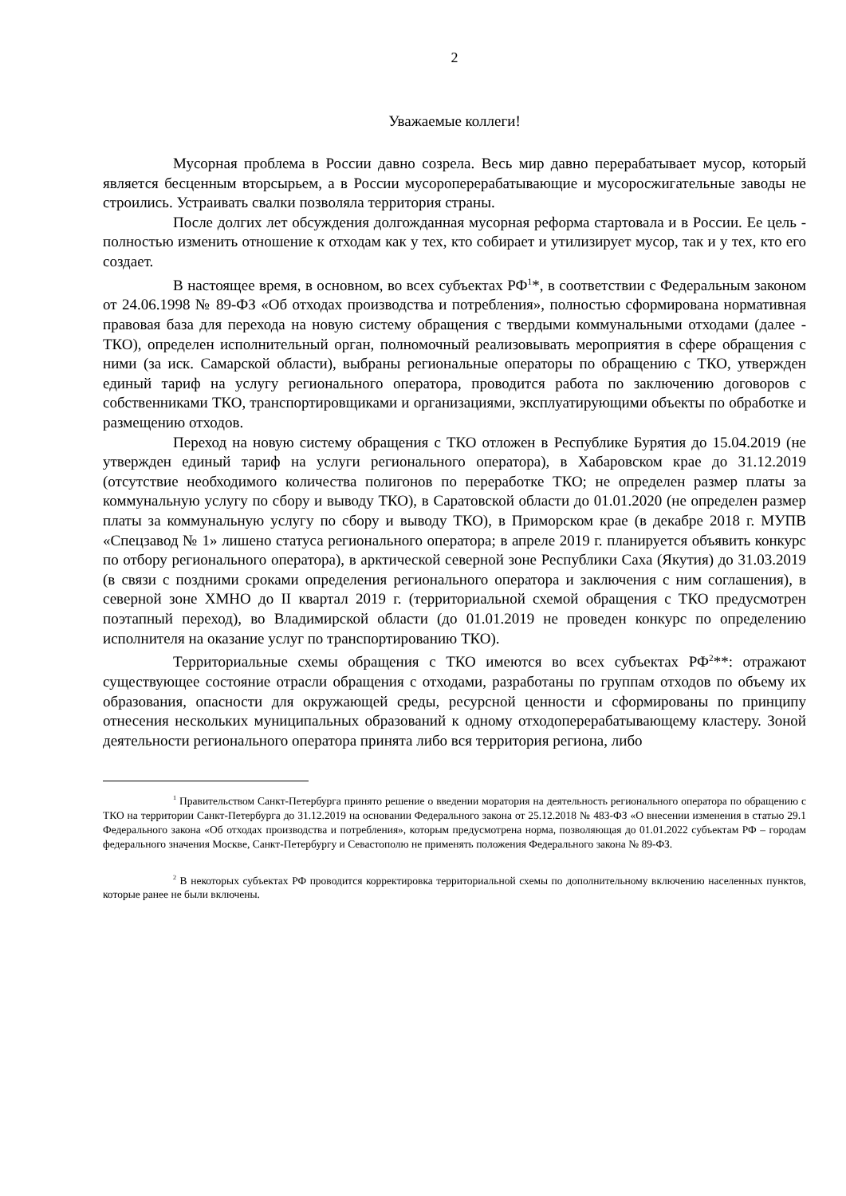2
Уважаемые коллеги!
Мусорная проблема в России давно созрела. Весь мир давно перерабатывает мусор, который является бесценным вторсырьем, а в России мусороперерабатывающие и мусоросжигательные заводы не строились. Устраивать свалки позволяла территория страны.
После долгих лет обсуждения долгожданная мусорная реформа стартовала и в России. Ее цель - полностью изменить отношение к отходам как у тех, кто собирает и утилизирует мусор, так и у тех, кто его создает.
В настоящее время, в основном, во всех субъектах РФ<sup>1</sup>*, в соответствии с Федеральным законом от 24.06.1998 № 89-ФЗ «Об отходах производства и потребления», полностью сформирована нормативная правовая база для перехода на новую систему обращения с твердыми коммунальными отходами (далее - ТКО), определен исполнительный орган, полномочный реализовывать мероприятия в сфере обращения с ними (за иск. Самарской области), выбраны региональные операторы по обращению с ТКО, утвержден единый тариф на услугу регионального оператора, проводится работа по заключению договоров с собственниками ТКО, транспортировщиками и организациями, эксплуатирующими объекты по обработке и размещению отходов.
Переход на новую систему обращения с ТКО отложен в Республике Бурятия до 15.04.2019 (не утвержден единый тариф на услуги регионального оператора), в Хабаровском крае до 31.12.2019 (отсутствие необходимого количества полигонов по переработке ТКО; не определен размер платы за коммунальную услугу по сбору и выводу ТКО), в Саратовской области до 01.01.2020 (не определен размер платы за коммунальную услугу по сбору и выводу ТКО), в Приморском крае (в декабре 2018 г. МУПВ «Спецзавод № 1» лишено статуса регионального оператора; в апреле 2019 г. планируется объявить конкурс по отбору регионального оператора), в арктической северной зоне Республики Саха (Якутия) до 31.03.2019 (в связи с поздними сроками определения регионального оператора и заключения с ним соглашения), в северной зоне ХМНО до II квартал 2019 г. (территориальной схемой обращения с ТКО предусмотрен поэтапный переход), во Владимирской области (до 01.01.2019 не проведен конкурс по определению исполнителя на оказание услуг по транспортированию ТКО).
Территориальные схемы обращения с ТКО имеются во всех субъектах РФ<sup>2</sup>**: отражают существующее состояние отрасли обращения с отходами, разработаны по группам отходов по объему их образования, опасности для окружающей среды, ресурсной ценности и сформированы по принципу отнесения нескольких муниципальных образований к одному отходоперерабатывающему кластеру. Зоной деятельности регионального оператора принята либо вся территория региона, либо
<sup>1</sup> Правительством Санкт-Петербурга принято решение о введении моратория на деятельность регионального оператора по обращению с ТКО на территории Санкт-Петербурга до 31.12.2019 на основании Федерального закона от 25.12.2018 № 483-ФЗ «О внесении изменения в статью 29.1 Федерального закона «Об отходах производства и потребления», которым предусмотрена норма, позволяющая до 01.01.2022 субъектам РФ – городам федерального значения Москве, Санкт-Петербургу и Севастополю не применять положения Федерального закона № 89-ФЗ.
<sup>2</sup> В некоторых субъектах РФ проводится корректировка территориальной схемы по дополнительному включению населенных пунктов, которые ранее не были включены.